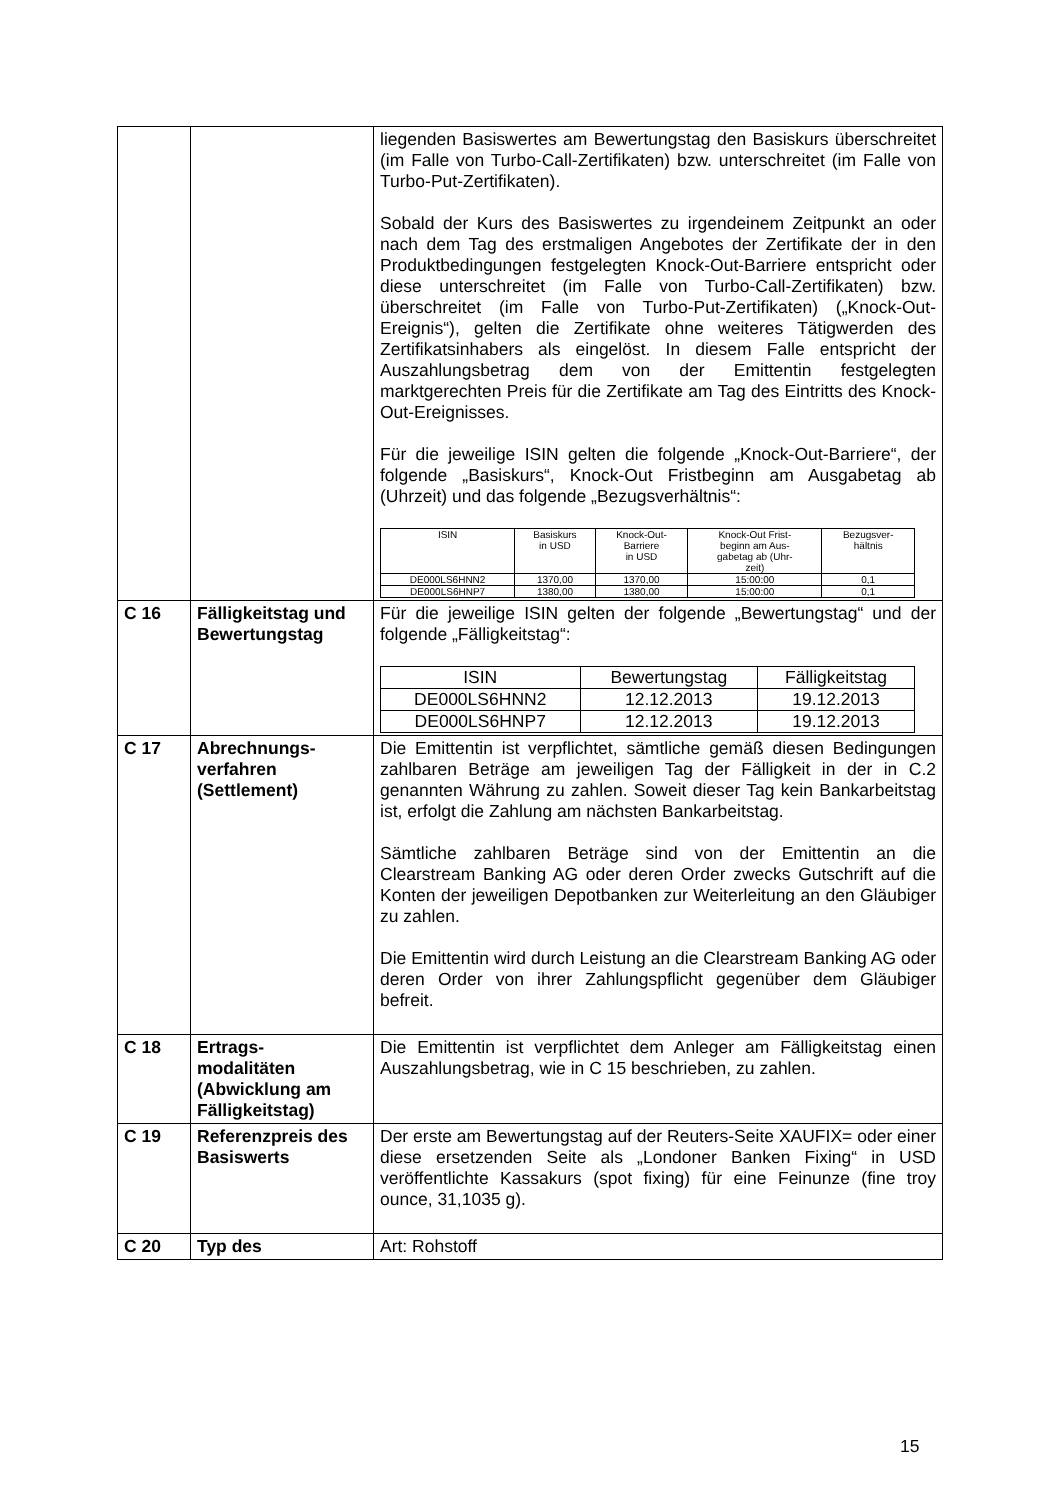| | | liegenden Basiswertes am Bewertungstag den Basiskurs überschreitet (im Falle von Turbo-Call-Zertifikaten) bzw. unterschreitet (im Falle von Turbo-Put-Zertifikaten). Sobald der Kurs des Basiswertes zu irgendeinem Zeitpunkt an oder nach dem Tag des erstmaligen Angebotes der Zertifikate der in den Produktbedingungen festgelegten Knock-Out-Barriere entspricht oder diese unterschreitet (im Falle von Turbo-Call-Zertifikaten) bzw. überschreitet (im Falle von Turbo-Put-Zertifikaten) („Knock-Out-Ereignis“), gelten die Zertifikate ohne weiteres Tätigwerden des Zertifikatsinhabers als eingelöst. In diesem Falle entspricht der Auszahlungsbetrag dem von der Emittentin festgelegten marktgerechten Preis für die Zertifikate am Tag des Eintritts des Knock-Out-Ereignisses. Für die jeweilige ISIN gelten die folgende „Knock-Out-Barriere“, der folgende „Basiskurs“, Knock-Out Fristbeginn am Ausgabetag ab (Uhrzeit) und das folgende „Bezugsverhältnis“: / ISIN / Basiskurs in USD / Knock-Out- Barriere in USD / Knock-Out Frist- beginn am Aus- gabetag ab (Uhr- zeit) / Bezugsver- hältnis / / DE000LS6HNN2 / 1370,00 / 1370,00 / 15:00:00 / 0,1 / / DE000LS6HNP7 / 1380,00 / 1380,00 / 15:00:00 / 0,1 / |
| C 16 | Fälligkeitstag und Bewertungstag | Für die jeweilige ISIN gelten der folgende „Bewertungstag“ und der folgende „Fälligkeitstag“: / ISIN / Bewertungstag / Fälligkeitstag / / DE000LS6HNN2 / 12.12.2013 / 19.12.2013 / / DE000LS6HNP7 / 12.12.2013 / 19.12.2013 / |
| C 17 | Abrechnungs- verfahren (Settlement) | Die Emittentin ist verpflichtet, sämtliche gemäß diesen Bedingungen zahlbaren Beträge am jeweiligen Tag der Fälligkeit in der in C.2 genannten Währung zu zahlen. Soweit dieser Tag kein Bankarbeitstag ist, erfolgt die Zahlung am nächsten Bankarbeitstag. Sämtliche zahlbaren Beträge sind von der Emittentin an die Clearstream Banking AG oder deren Order zwecks Gutschrift auf die Konten der jeweiligen Depotbanken zur Weiterleitung an den Gläubiger zu zahlen. Die Emittentin wird durch Leistung an die Clearstream Banking AG oder deren Order von ihrer Zahlungspflicht gegenüber dem Gläubiger befreit. |
| C 18 | Ertrags- modalitäten (Abwicklung am Fälligkeitstag) | Die Emittentin ist verpflichtet dem Anleger am Fälligkeitstag einen Auszahlungsbetrag, wie in C 15 beschrieben, zu zahlen. |
| C 19 | Referenzpreis des Basiswerts | Der erste am Bewertungstag auf der Reuters-Seite XAUFIX= oder einer diese ersetzenden Seite als „Londoner Banken Fixing“ in USD veröffentlichte Kassakurs (spot fixing) für eine Feinunze (fine troy ounce, 31,1035 g). |
| C 20 | Typ des | Art: Rohstoff |
15